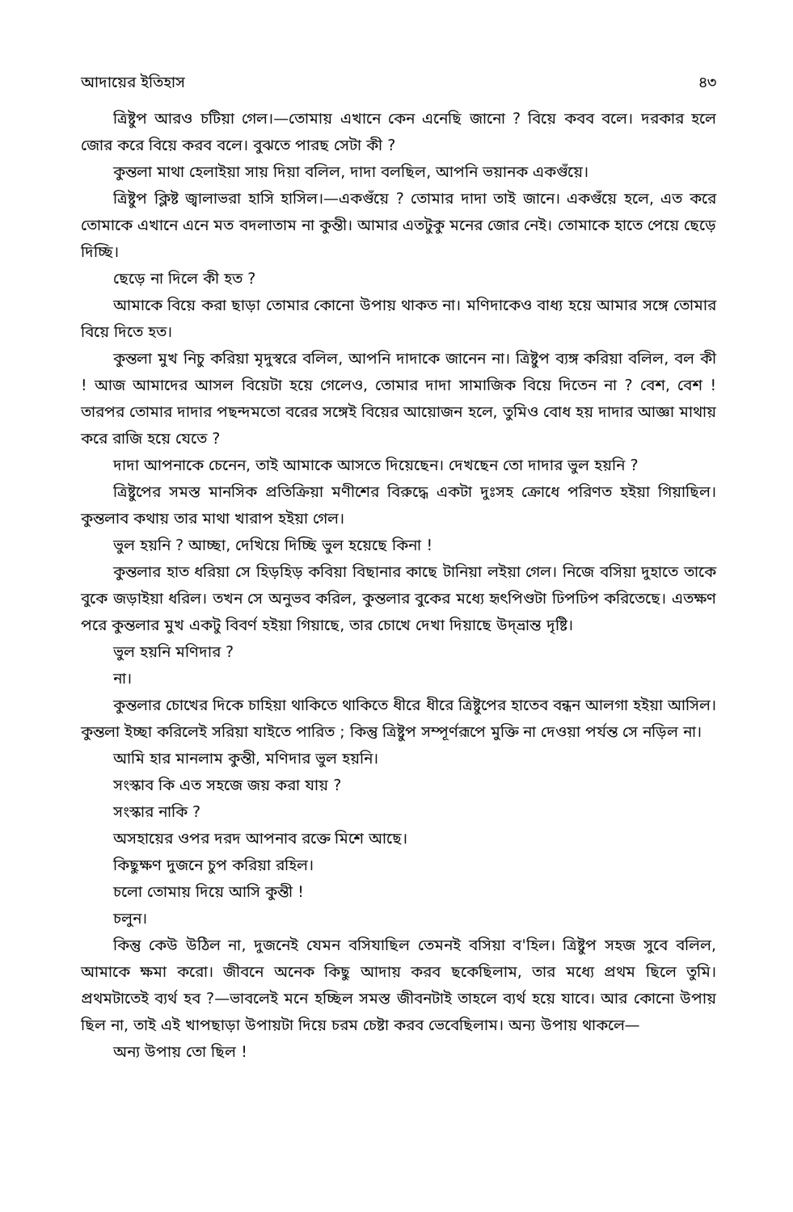আদায়ের ইতিহাস ৪৩
ত্রিষ্টুপ আরও চটিয়া গেল।—তোমায় এখানে কেন এনেছি জানো ? বিয়ে কবব বলে। দরকার হলে জোর করে বিয়ে করব বলে। বুঝতে পারছ সেটা কী ?
কুন্তলা মাথা হেলাইয়া সায় দিয়া বলিল, দাদা বলছিল, আপনি ভয়ানক একগুঁয়ে।
ত্রিষ্টুপ ক্লিষ্ট জ্বালাভরা হাসি হাসিল।—একগুঁয়ে ? তোমার দাদা তাই জানে। একগুঁয়ে হলে, এত করে তোমাকে এখানে এনে মত বদলাতাম না কুন্তী। আমার এতটুকু মনের জোর নেই। তোমাকে হাতে পেয়ে ছেড়ে দিচ্ছি।
ছেড়ে না দিলে কী হত ?
আমাকে বিয়ে করা ছাড়া তোমার কোনো উপায় থাকত না। মণিদাকেও বাধ্য হয়ে আমার সঙ্গে তোমার বিয়ে দিতে হত।
কুন্তলা মুখ নিচু করিয়া মৃদুস্বরে বলিল, আপনি দাদাকে জানেন না। ত্রিষ্টুপ ব্যঙ্গ করিয়া বলিল, বল কী ! আজ আমাদের আসল বিয়েটা হয়ে গেলেও, তোমার দাদা সামাজিক বিয়ে দিতেন না ? বেশ, বেশ ! তারপর তোমার দাদার পছন্দমতো বরের সঙ্গেই বিয়ের আয়োজন হলে, তুমিও বোধ হয় দাদার আজ্ঞা মাথায় করে রাজি হয়ে যেতে ?
দাদা আপনাকে চেনেন, তাই আমাকে আসতে দিয়েছেন। দেখছেন তো দাদার ভুল হয়নি ?
ত্রিষ্টুপের সমস্ত মানসিক প্রতিক্রিয়া মণীশের বিরুদ্ধে একটা দুঃসহ ক্রোধে পরিণত হইয়া গিয়াছিল। কুন্তলাব কথায় তার মাথা খারাপ হইয়া গেল।
ভুল হয়নি ? আচ্ছা, দেখিয়ে দিচ্ছি ভুল হয়েছে কিনা !
কুন্তলার হাত ধরিয়া সে হিড়হিড় কবিয়া বিছানার কাছে টানিয়া লইয়া গেল। নিজে বসিয়া দুহাতে তাকে বুকে জড়াইয়া ধরিল। তখন সে অনুভব করিল, কুন্তলার বুকের মধ্যে হৃৎপিণ্ডটা ঢিপঢিপ করিতেছে। এতক্ষণ পরে কুন্তলার মুখ একটু বিবর্ণ হইয়া গিয়াছে, তার চোখে দেখা দিয়াছে উদ্‌ভ্রান্ত দৃষ্টি।
ভুল হয়নি মণিদার ?
না।
কুন্তলার চোখের দিকে চাহিয়া থাকিতে থাকিতে ধীরে ধীরে ত্রিষ্টুপের হাতেব বন্ধন আলগা হইয়া আসিল। কুন্তলা ইচ্ছা করিলেই সরিয়া যাইতে পারিত ; কিন্তু ত্রিষ্টুপ সম্পূর্ণরূপে মুক্তি না দেওয়া পর্যন্ত সে নড়িল না।
আমি হার মানলাম কুন্তী, মণিদার ভুল হয়নি।
সংস্কাব কি এত সহজে জয় করা যায় ?
সংস্কার নাকি ?
অসহায়ের ওপর দরদ আপনাব রক্তে মিশে আছে।
কিছুক্ষণ দুজনে চুপ করিয়া রহিল।
চলো তোমায় দিয়ে আসি কুন্তী !
চলুন।
কিন্তু কেউ উঠিল না, দুজনেই যেমন বসিযাছিল তেমনই বসিয়া ব'হিল। ত্রিষ্টুপ সহজ সুবে বলিল, আমাকে ক্ষমা করো। জীবনে অনেক কিছু আদায় করব ছকেছিলাম, তার মধ্যে প্রথম ছিলে তুমি। প্রথমটাতেই ব্যর্থ হব ?—ভাবলেই মনে হচ্ছিল সমস্ত জীবনটাই তাহলে ব্যর্থ হয়ে যাবে। আর কোনো উপায় ছিল না, তাই এই খাপছাড়া উপায়টা দিয়ে চরম চেষ্টা করব ভেবেছিলাম। অন্য উপায় থাকলে—
অন্য উপায় তো ছিল !